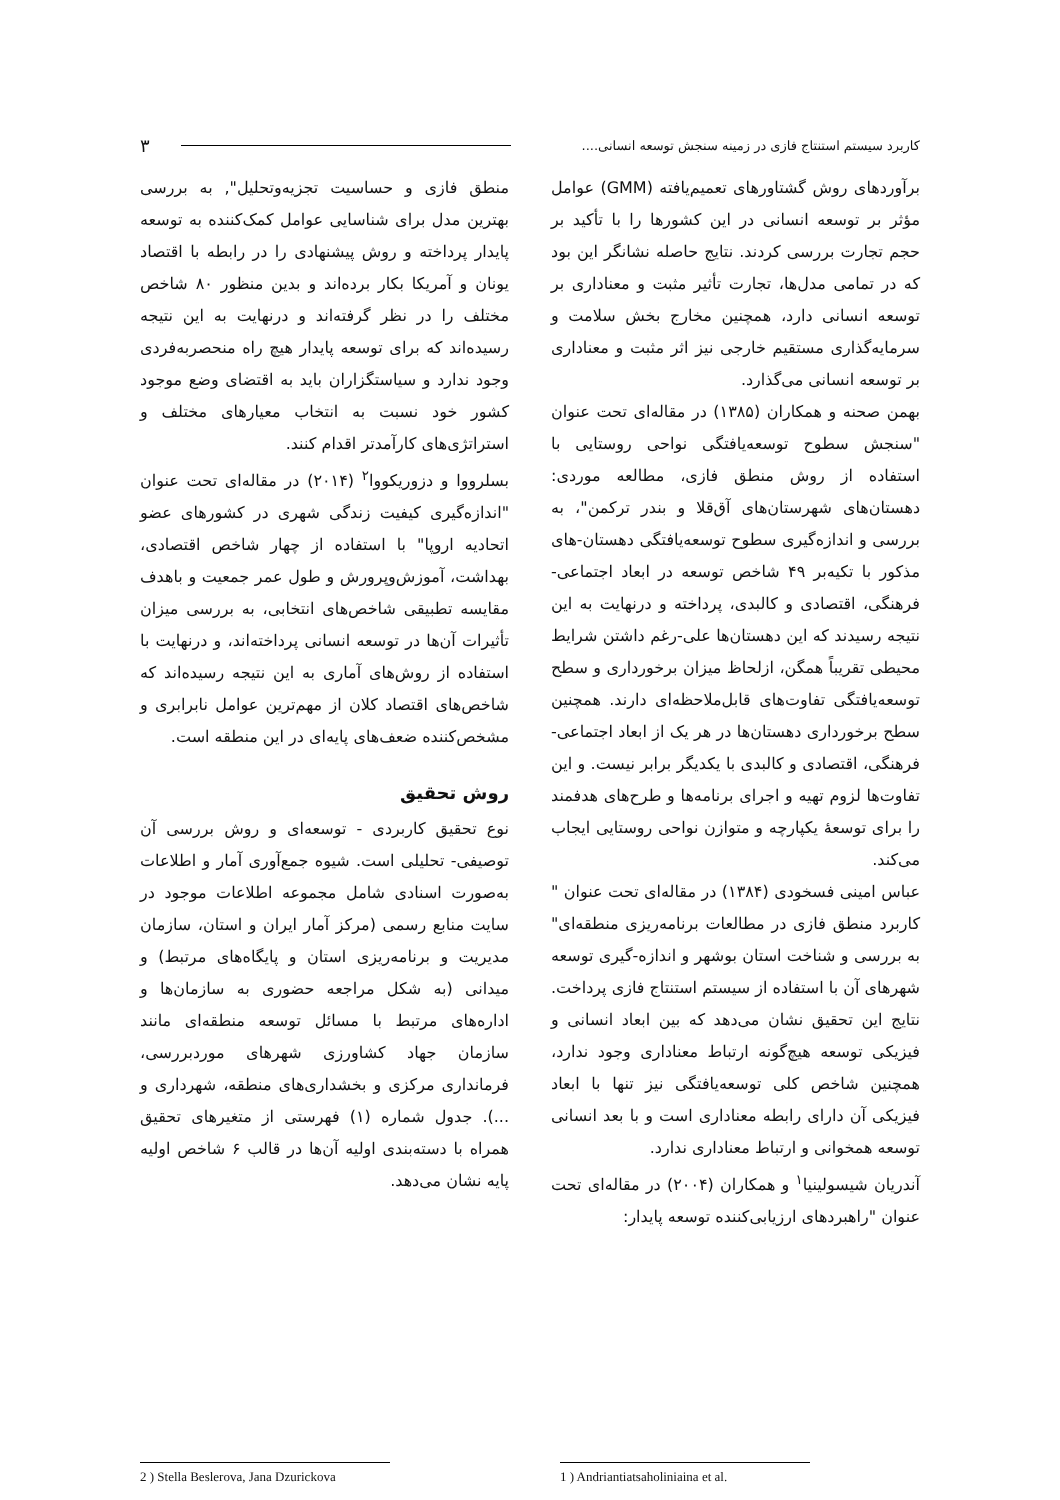کاربرد سیستم استنتاج فازی در زمینه سنجش توسعه انسانی.... ۳
برآوردهای روش گشتاورهای تعمیم‌یافته (GMM) عوامل مؤثر بر توسعه انسانی در این کشورها را با تأکید بر حجم تجارت بررسی کردند. نتایج حاصله نشانگر این بود که در تمامی مدل‌ها، تجارت تأثیر مثبت و معناداری بر توسعه انسانی دارد، همچنین مخارج بخش سلامت و سرمایه‌گذاری مستقیم خارجی نیز اثر مثبت و معناداری بر توسعه انسانی می‌گذارد.
بهمن صحنه و همکاران (۱۳۸۵) در مقاله‌ای تحت عنوان "سنجش سطوح توسعه‌یافتگی نواحی روستایی با استفاده از روش منطق فازی، مطالعه موردی: دهستان‌های شهرستان‌های آق‌قلا و بندر ترکمن"، به بررسی و اندازه‌گیری سطوح توسعه‌یافتگی دهستان-های مذکور با تکیه‌بر ۴۹ شاخص توسعه در ابعاد اجتماعی- فرهنگی، اقتصادی و کالبدی، پرداخته و درنهایت به این نتیجه رسیدند که این دهستان‌ها علی-رغم داشتن شرایط محیطی تقریباً همگن، ازلحاظ میزان برخورداری و سطح توسعه‌یافتگی تفاوت‌های قابل‌ملاحظه‌ای دارند. همچنین سطح برخورداری دهستان‌ها در هر یک از ابعاد اجتماعی- فرهنگی، اقتصادی و کالبدی با یکدیگر برابر نیست. و این تفاوت‌ها لزوم تهیه و اجرای برنامه‌ها و طرح‌های هدفمند را برای توسعهٔ یکپارچه و متوازن نواحی روستایی ایجاب می‌کند.
عباس امینی فسخودی (۱۳۸۴) در مقاله‌ای تحت عنوان " کاربرد منطق فازی در مطالعات برنامه‌ریزی منطقه‌ای" به بررسی و شناخت استان بوشهر و اندازه-گیری توسعه شهرهای آن با استفاده از سیستم استنتاج فازی پرداخت. نتایج این تحقیق نشان می‌دهد که بین ابعاد انسانی و فیزیکی توسعه هیچ‌گونه ارتباط معناداری وجود ندارد، همچنین شاخص کلی توسعه‌یافتگی نیز تنها با ابعاد فیزیکی آن دارای رابطه معناداری است و با بعد انسانی توسعه همخوانی و ارتباط معناداری ندارد.
آندریان شیسولینیا<sup>۱</sup> و همکاران (۲۰۰۴) در مقاله‌ای تحت عنوان "راهبردهای ارزیابی‌کننده توسعه پایدار:
منطق فازی و حساسیت تجزیه‌وتحلیل", به بررسی بهترین مدل برای شناسایی عوامل کمک‌کننده به توسعه پایدار پرداخته و روش پیشنهادی را در رابطه با اقتصاد یونان و آمریکا بکار برده‌اند و بدین منظور ۸۰ شاخص مختلف را در نظر گرفته‌اند و درنهایت به این نتیجه رسیده‌اند که برای توسعه پایدار هیچ راه منحصربه‌فردی وجود ندارد و سیاستگزاران باید به اقتضای وضع موجود کشور خود نسبت به انتخاب معیارهای مختلف و استراتژی‌های کارآمدتر اقدام کنند.
بسلرووا و دزوریکووا<sup>۲</sup> (۲۰۱۴) در مقاله‌ای تحت عنوان "اندازه‌گیری کیفیت زندگی شهری در کشورهای عضو اتحادیه اروپا" با استفاده از چهار شاخص اقتصادی، بهداشت، آموزش‌وپرورش و طول عمر جمعیت و باهدف مقایسه تطبیقی شاخص‌های انتخابی، به بررسی میزان تأثیرات آن‌ها در توسعه انسانی پرداخته‌اند، و درنهایت با استفاده از روش‌های آماری به این نتیجه رسیده‌اند که شاخص‌های اقتصاد کلان از مهم‌ترین عوامل نابرابری و مشخص‌کننده ضعف‌های پایه‌ای در این منطقه است.
روش تحقیق
نوع تحقیق کاربردی - توسعه‌ای و روش بررسی آن توصیفی- تحلیلی است. شیوه جمع‌آوری آمار و اطلاعات به‌صورت اسنادی شامل مجموعه اطلاعات موجود در سایت منابع رسمی (مرکز آمار ایران و استان، سازمان مدیریت و برنامه‌ریزی استان و پایگاه‌های مرتبط) و میدانی (به شکل مراجعه حضوری به سازمان‌ها و اداره‌های مرتبط با مسائل توسعه منطقه‌ای مانند سازمان جهاد کشاورزی شهرهای موردبررسی، فرمانداری مرکزی و بخشداری‌های منطقه، شهرداری و ...). جدول شماره (۱) فهرستی از متغیرهای تحقیق همراه با دسته‌بندی اولیه آن‌ها در قالب ۶ شاخص اولیه پایه نشان می‌دهد.
1 ) Andriantiatsaholiniaina et al.
2 ) Stella Beslerova, Jana Dzurickova